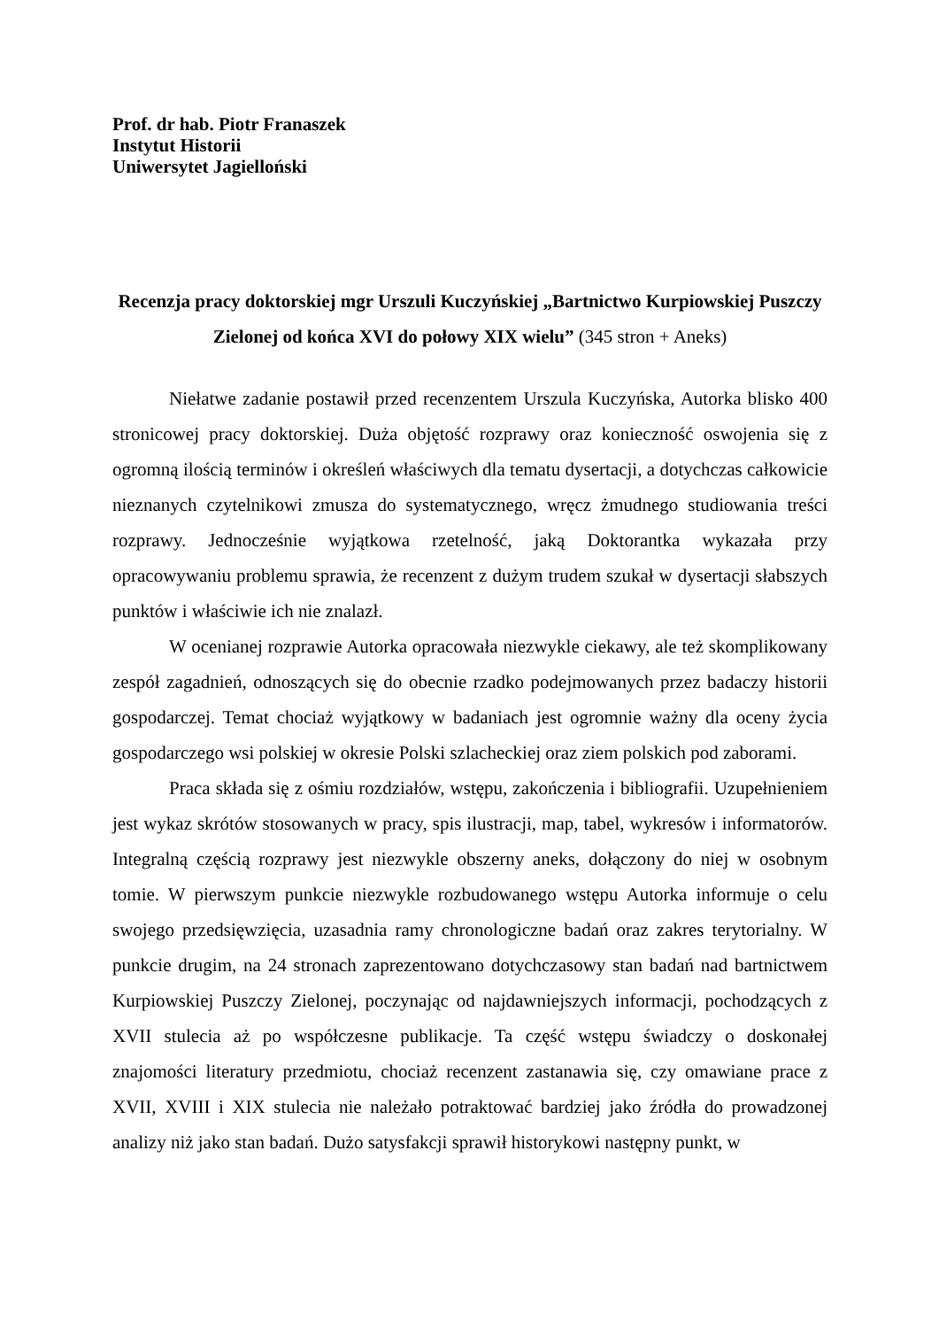Prof. dr hab. Piotr Franaszek
Instytut Historii
Uniwersytet Jagielloński
Recenzja pracy doktorskiej mgr Urszuli Kuczyńskiej „Bartnictwo Kurpiowskiej Puszczy Zielonej od końca XVI do połowy XIX wielu” (345 stron + Aneks)
Niełatwe zadanie postawił przed recenzentem Urszula Kuczyńska, Autorka blisko 400 stronicowej pracy doktorskiej. Duża objętość rozprawy oraz konieczność oswojenia się z ogromną ilością terminów i określeń właściwych dla tematu dysertacji, a dotychczas całkowicie nieznanych czytelnikowi zmusza do systematycznego, wręcz żmudnego studiowania treści rozprawy. Jednocześnie wyjątkowa rzetelność, jaką Doktorantka wykazała przy opracowywaniu problemu sprawia, że recenzent z dużym trudem szukał w dysertacji słabszych punktów i właściwie ich nie znalazł.
W ocenianej rozprawie Autorka opracowała niezwykle ciekawy, ale też skomplikowany zespół zagadnień, odnoszących się do obecnie rzadko podejmowanych przez badaczy historii gospodarczej. Temat chociaż wyjątkowy w badaniach jest ogromnie ważny dla oceny życia gospodarczego wsi polskiej w okresie Polski szlacheckiej oraz ziem polskich pod zaborami.
Praca składa się z ośmiu rozdziałów, wstępu, zakończenia i bibliografii. Uzupełnieniem jest wykaz skrótów stosowanych w pracy, spis ilustracji, map, tabel, wykresów i informatorów. Integralną częścią rozprawy jest niezwykle obszerny aneks, dołączony do niej w osobnym tomie. W pierwszym punkcie niezwykle rozbudowanego wstępu Autorka informuje o celu swojego przedsięwzięcia, uzasadnia ramy chronologiczne badań oraz zakres terytorialny. W punkcie drugim, na 24 stronach zaprezentowano dotychczasowy stan badań nad bartnictwem Kurpiowskiej Puszczy Zielonej, poczynając od najdawniejszych informacji, pochodzących z XVII stulecia aż po współczesne publikacje. Ta część wstępu świadczy o doskonałej znajomości literatury przedmiotu, chociaż recenzent zastanawia się, czy omawiane prace z XVII, XVIII i XIX stulecia nie należało potraktować bardziej jako źródła do prowadzonej analizy niż jako stan badań. Dużo satysfakcji sprawił historykowi następny punkt, w